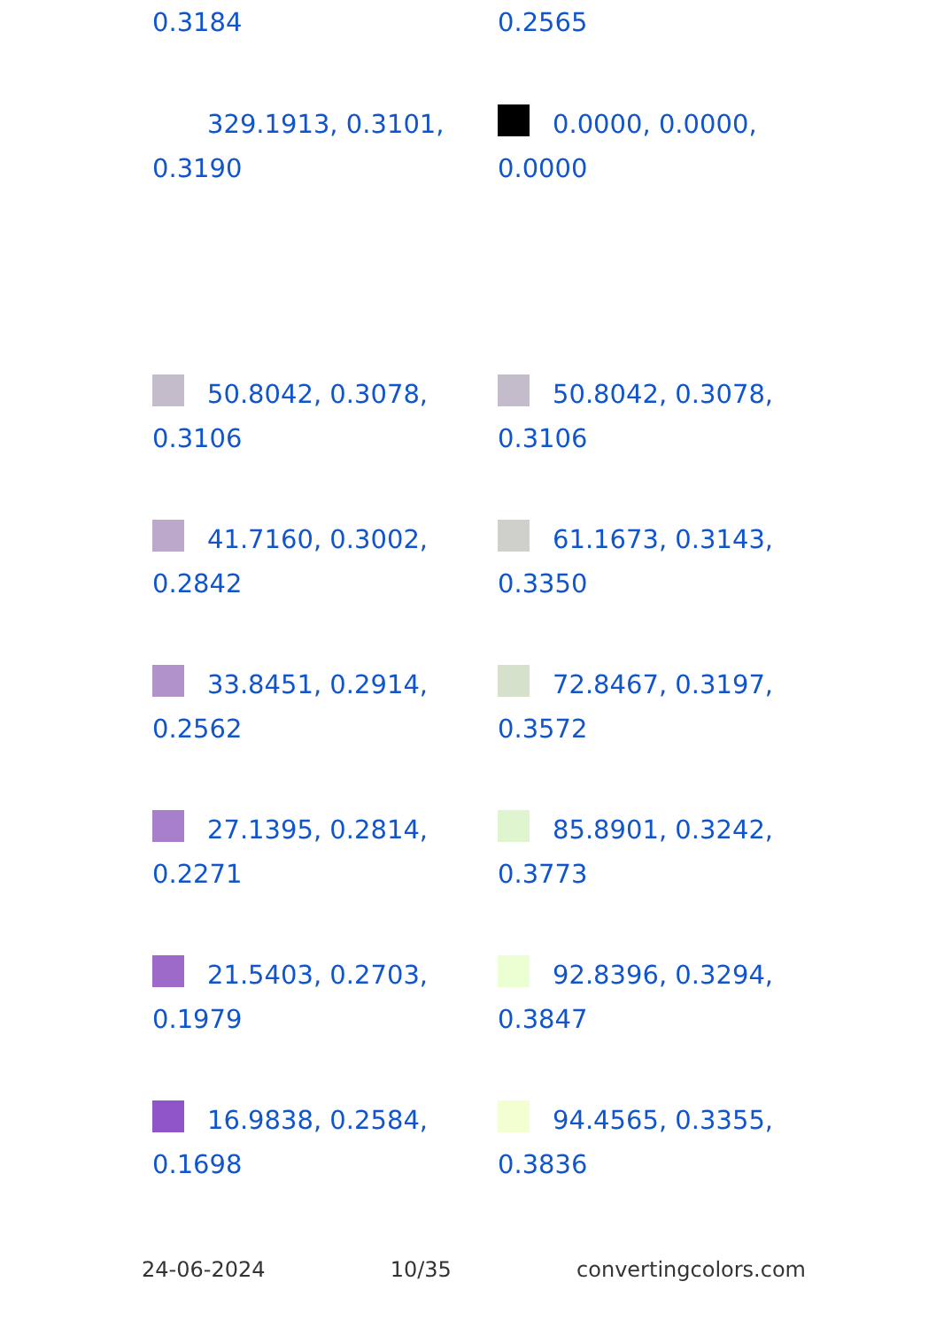0.3184 0.2565
329.1913, 0.3101, 0.3190
0.0000, 0.0000, 0.0000
50.8042, 0.3078, 0.3106
50.8042, 0.3078, 0.3106
41.7160, 0.3002, 0.2842
61.1673, 0.3143, 0.3350
33.8451, 0.2914, 0.2562
72.8467, 0.3197, 0.3572
27.1395, 0.2814, 0.2271
85.8901, 0.3242, 0.3773
21.5403, 0.2703, 0.1979
92.8396, 0.3294, 0.3847
16.9838, 0.2584, 0.1698
94.4565, 0.3355, 0.3836
24-06-2024 10/35 convertingcolors.com